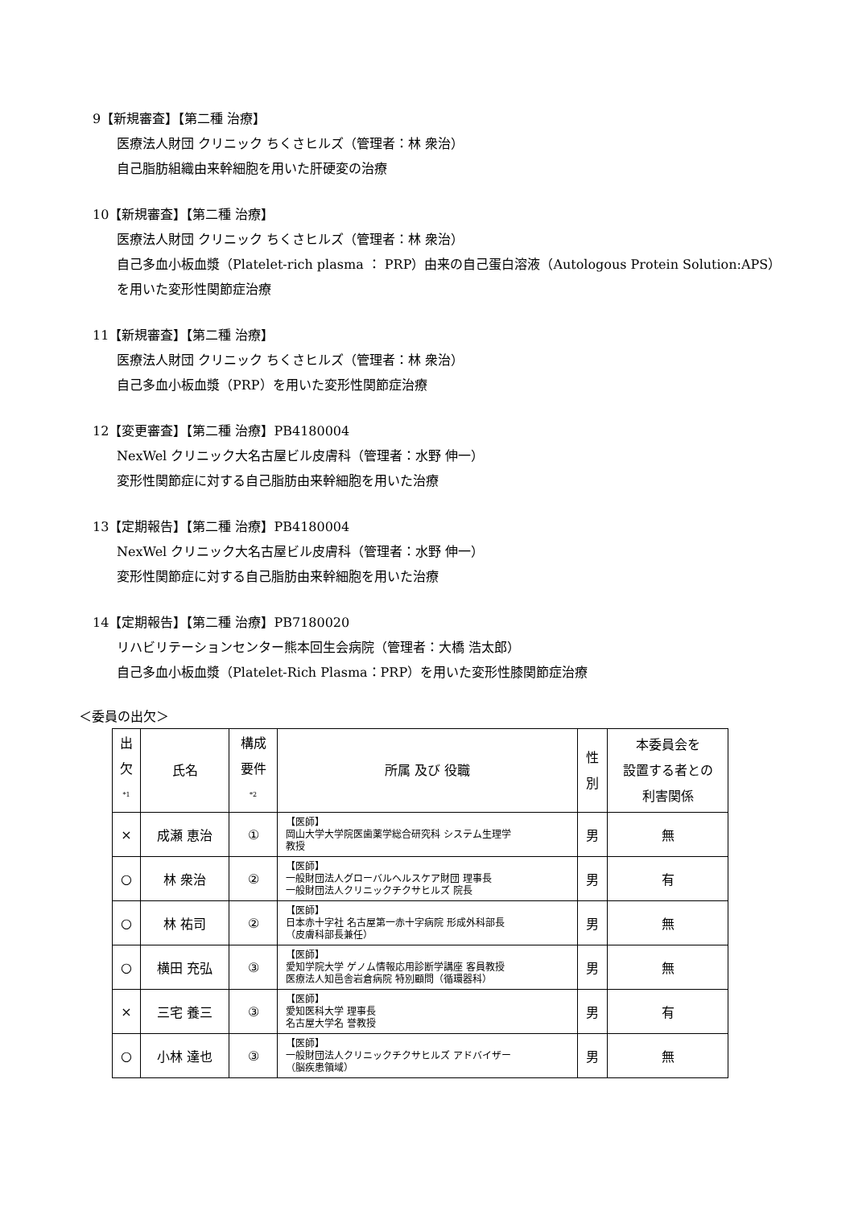9【新規審査】【第二種 治療】
医療法人財団 クリニック ちくさヒルズ（管理者：林 衆治）
自己脂肪組織由来幹細胞を用いた肝硬変の治療
10【新規審査】【第二種 治療】
医療法人財団 クリニック ちくさヒルズ（管理者：林 衆治）
自己多血小板血漿（Platelet-rich plasma ： PRP）由来の自己蛋白溶液（Autologous Protein Solution:APS）を用いた変形性関節症治療
11【新規審査】【第二種 治療】
医療法人財団 クリニック ちくさヒルズ（管理者：林 衆治）
自己多血小板血漿（PRP）を用いた変形性関節症治療
12【変更審査】【第二種 治療】PB4180004
NexWel クリニック大名古屋ビル皮膚科（管理者：水野 伸一）
変形性関節症に対する自己脂肪由来幹細胞を用いた治療
13【定期報告】【第二種 治療】PB4180004
NexWel クリニック大名古屋ビル皮膚科（管理者：水野 伸一）
変形性関節症に対する自己脂肪由来幹細胞を用いた治療
14【定期報告】【第二種 治療】PB7180020
リハビリテーションセンター熊本回生会病院（管理者：大橋 浩太郎）
自己多血小板血漿（Platelet-Rich Plasma：PRP）を用いた変形性膝関節症治療
＜委員の出欠＞
| 出 欠 <sup>*1</sup> | 氏名 | 構成 要件 <sup>*2</sup> | 所属 及び 役職 | 性 別 | 本委員会を 設置する者との 利害関係 |
| --- | --- | --- | --- | --- | --- |
| × | 成瀬 恵治 | ① | 【医師】 岡山大学大学院医歯薬学総合研究科 システム生理学 教授 | 男 | 無 |
| ○ | 林 衆治 | ② | 【医師】 一般財団法人グローバルヘルスケア財団 理事長 一般財団法人クリニックチクサヒルズ 院長 | 男 | 有 |
| ○ | 林 祐司 | ② | 【医師】 日本赤十字社 名古屋第一赤十字病院 形成外科部長 （皮膚科部長兼任） | 男 | 無 |
| ○ | 横田 充弘 | ③ | 【医師】 愛知学院大学 ゲノム情報応用診断学講座 客員教授 医療法人知邑舎岩倉病院 特別顧問（循環器科） | 男 | 無 |
| × | 三宅 養三 | ③ | 【医師】 愛知医科大学 理事長 名古屋大学名 誉教授 | 男 | 有 |
| ○ | 小林 達也 | ③ | 【医師】 一般財団法人クリニックチクサヒルズ アドバイザー （脳疾患領域） | 男 | 無 |